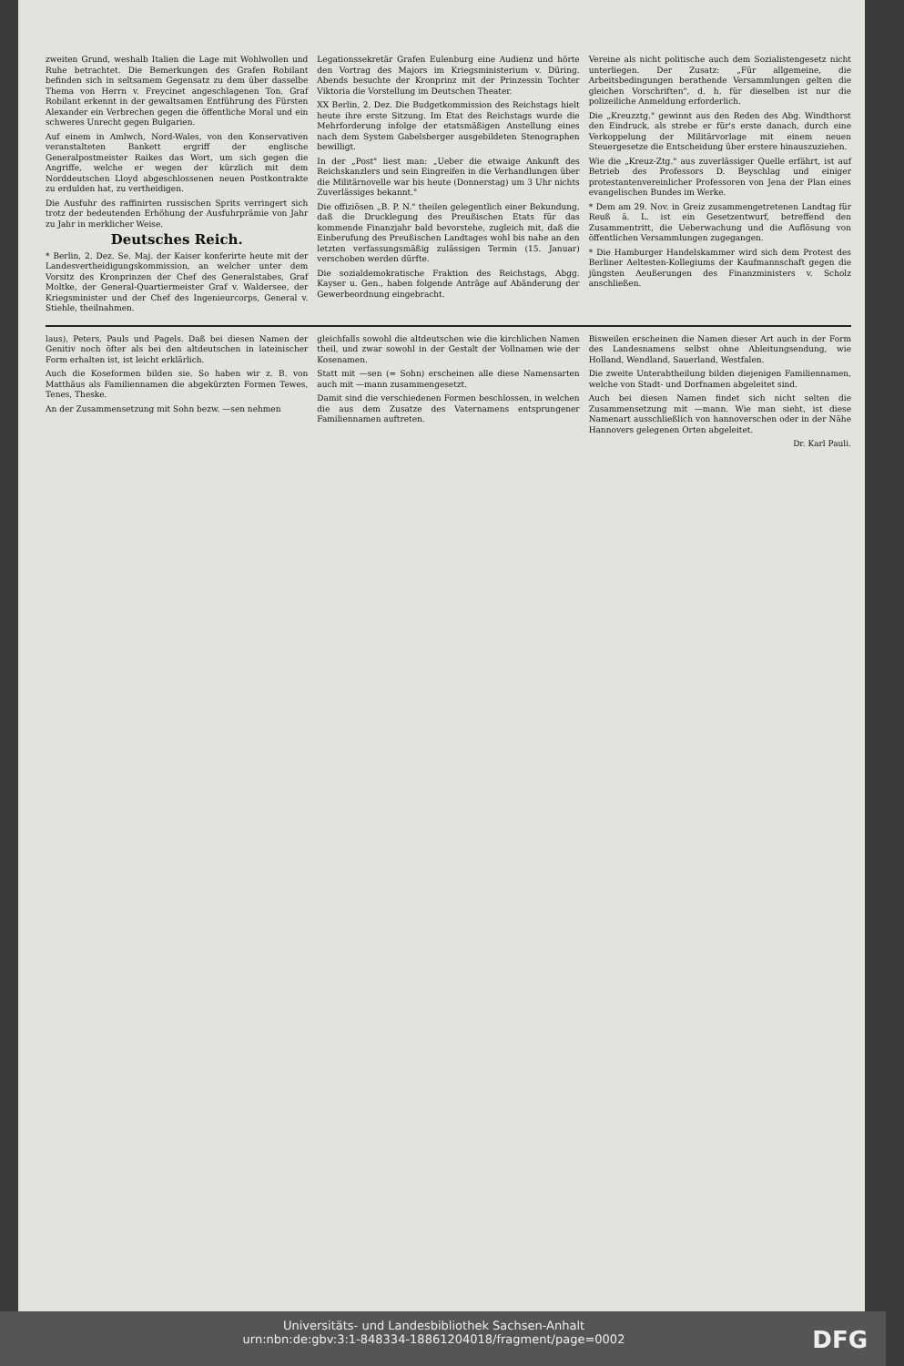zweiten Grund, weshalb Italien die Lage mit Wohlwollen und Ruhe betrachtet. Die Bemerkungen des Grafen Robilant befinden sich in seltsamem Gegensatz zu dem über dasselbe Thema von Herrn v. Freycinet angeschlagenen Ton. Graf Robilant erkennt in der gewaltsamen Entführung des Fürsten Alexander ein Verbrechen gegen die öffentliche Moral und ein schweres Unrecht gegen Bulgarien.
Auf einem in Amlwch, Nord-Wales, von den Konservativen veranstalteten Bankett ergriff der englische Generalpostmeister Raikes das Wort, um sich gegen die Angriffe, welche er wegen der kürzlich mit dem Norddeutschen Lloyd abgeschlossenen neuen Postkontrakte zu erdulden hat, zu vertheidigen.
Die Ausfuhr des raffinirten russischen Sprits verringert sich trotz der bedeutenden Erhöhung der Ausfuhrprämie von Jahr zu Jahr in merklicher Weise.
Deutsches Reich.
* Berlin, 2. Dez. Se. Maj. der Kaiser konferirte heute mit der Landesvertheidigungskommission, an welcher unter dem Vorsitz des Kronprinzen der Chef des Generalstabes, Graf Moltke, der General-Quartiermeister Graf v. Waldersee, der Kriegsminister und der Chef des Ingenieurcorps, General v. Stiehle, theilnahmen.
Legationssekretär Grafen Eulenburg eine Audienz und hörte den Vortrag des Majors im Kriegsministerium v. Düring. Abends besuchte der Kronprinz mit der Prinzessin Tochter Viktoria die Vorstellung im Deutschen Theater.
XX Berlin, 2. Dez. Die Budgetkommission des Reichstags hielt heute ihre erste Sitzung. Im Etat des Reichstags wurde die Mehrforderung infolge der etatsmäßigen Anstellung eines nach dem System Gabelsberger ausgebildeten Stenographen bewilligt.
In der „Post" liest man: „Ueber die etwaige Ankunft des Reichskanzlers und sein Eingreifen in die Verhandlungen über die Militärnovelle war bis heute (Donnerstag) um 3 Uhr nichts Zuverlässiges bekannt."
Die offiziösen „B. P. N." theilen gelegentlich einer Bekundung, daß die Drucklegung des Preußischen Etats für das kommende Finanzjahr bald bevorstehe, zugleich mit, daß die Einberufung des Preußischen Landtages wohl bis nahe an den letzten verfassungsmäßig zulässigen Termin (15. Januar) verschoben werden dürfte.
Die sozialdemokratische Fraktion des Reichstags, Abgg. Kayser u. Gen., haben folgende Anträge auf Abänderung der Gewerbeordnung eingebracht.
Vereine als nicht politische auch dem Sozialistengesetz nicht unterliegen. Der Zusatz: „Für allgemeine, die Arbeitsbedingungen berathende Versammlungen gelten die gleichen Vorschriften", d. h. für dieselben ist nur die polizeiliche Anmeldung erforderlich.
Die „Kreuzztg." gewinnt aus den Reden des Abg. Windthorst den Eindruck, als strebe er für's erste danach, durch eine Verkoppelung der Militärvorlage mit einem neuen Steuergesetze die Entscheidung über erstere hinauszuziehen.
Wie die „Kreuz-Ztg." aus zuverlässiger Quelle erfährt, ist auf Betrieb des Professors D. Beyschlag und einiger protestantenvereinlicher Professoren von Jena der Plan eines evangelischen Bundes im Werke.
* Dem am 29. Nov. in Greiz zusammengetretenen Landtag für Reuß ä. L. ist ein Gesetzentwurf, betreffend den Zusammentritt, die Ueberwachung und die Auflösung von öffentlichen Versammlungen zugegangen.
* Die Hamburger Handelskammer wird sich dem Protest des Berliner Aeltesten-Kollegiums der Kaufmannschaft gegen die jüngsten Aeußerungen des Finanzministers v. Scholz anschließen.
laus), Peters, Pauls und Pagels. Daß bei diesen Namen der Genitiv noch öfter als bei den altdeutschen in lateinischer Form erhalten ist, ist leicht erklärlich.
Auch die Koseformen bilden sie. So haben wir z. B. von Matthäus als Familiennamen die abgekürzten Formen Tewes, Tenes, Theske.
An der Zusammensetzung mit Sohn bezw. —sen nehmen
gleichfalls sowohl die altdeutschen wie die kirchlichen Namen theil, und zwar sowohl in der Gestalt der Vollnamen wie der Kosenamen.
Statt mit —sen (= Sohn) erscheinen alle diese Namensarten auch mit —mann zusammengesetzt.
Damit sind die verschiedenen Formen beschlossen, in welchen die aus dem Zusatze des Vaternamens entsprungener Familiennamen auftreten.
Bisweilen erscheinen die Namen dieser Art auch in der Form des Landesnamens selbst ohne Ableitungsendung, wie Holland, Wendland, Sauerland, Westfalen.
Die zweite Unterabtheilung bilden diejenigen Familiennamen, welche von Stadt- und Dorfnamen abgeleitet sind.
Auch bei diesen Namen findet sich nicht selten die Zusammensetzung mit —mann. Wie man sieht, ist diese Namenart ausschließlich von hannoverschen oder in der Nähe Hannovers gelegenen Orten abgeleitet.
Dr. Karl Pauli.
Universitäts- und Landesbibliothek Sachsen-Anhalt
urn:nbn:de:gbv:3:1-848334-18861204018/fragment/page=0002
DFG